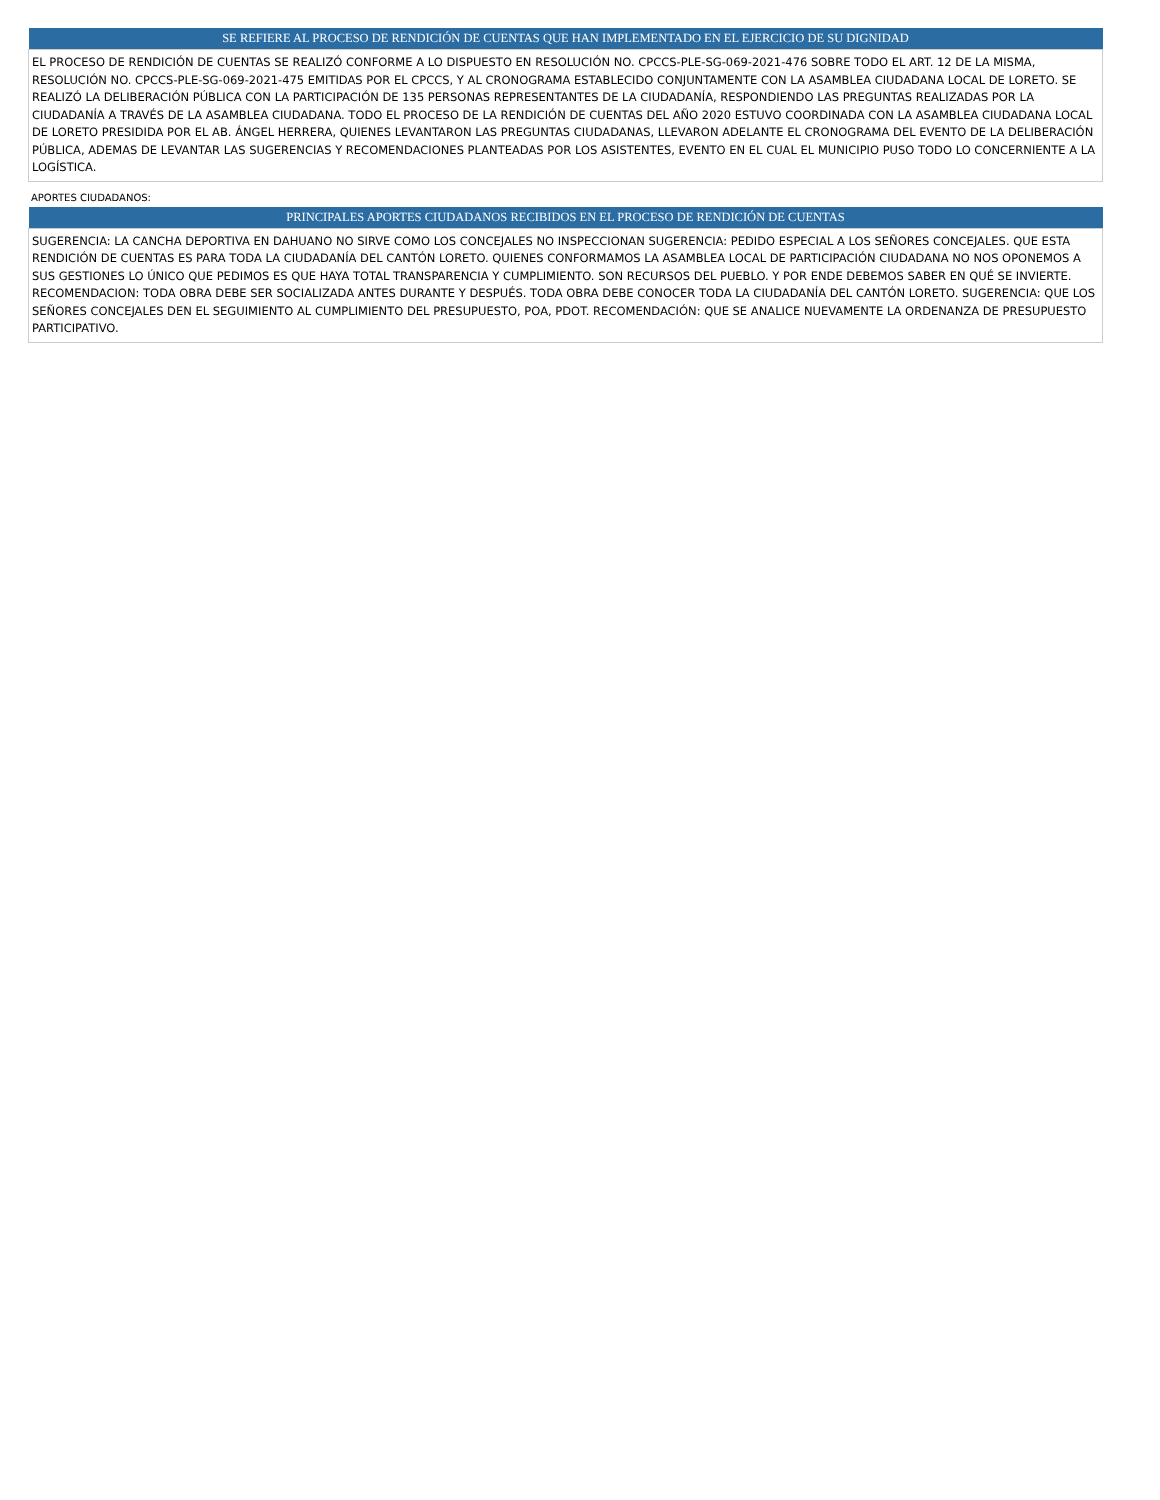| SE REFIERE AL PROCESO DE RENDICIÓN DE CUENTAS QUE HAN IMPLEMENTADO EN EL EJERCICIO DE SU DIGNIDAD |
| --- |
| EL PROCESO DE RENDICIÓN DE CUENTAS SE REALIZÓ CONFORME A LO DISPUESTO EN RESOLUCIÓN NO. CPCCS-PLE-SG-069-2021-476 SOBRE TODO EL ART. 12 DE LA MISMA, RESOLUCIÓN NO. CPCCS-PLE-SG-069-2021-475 EMITIDAS POR EL CPCCS, Y AL CRONOGRAMA ESTABLECIDO CONJUNTAMENTE CON LA ASAMBLEA CIUDADANA LOCAL DE LORETO. SE REALIZÓ LA DELIBERACIÓN PÚBLICA CON LA PARTICIPACIÓN DE 135 PERSONAS REPRESENTANTES DE LA CIUDADANÍA, RESPONDIENDO LAS PREGUNTAS REALIZADAS POR LA CIUDADANÍA A TRAVÉS DE LA ASAMBLEA CIUDADANA. TODO EL PROCESO DE LA RENDICIÓN DE CUENTAS DEL AÑO 2020 ESTUVO COORDINADA CON LA ASAMBLEA CIUDADANA LOCAL DE LORETO PRESIDIDA POR EL AB. ÁNGEL HERRERA, QUIENES LEVANTARON LAS PREGUNTAS CIUDADANAS, LLEVARON ADELANTE EL CRONOGRAMA DEL EVENTO DE LA DELIBERACIÓN PÚBLICA, ADEMAS DE LEVANTAR LAS SUGERENCIAS Y RECOMENDACIONES PLANTEADAS POR LOS ASISTENTES, EVENTO EN EL CUAL EL MUNICIPIO PUSO TODO LO CONCERNIENTE A LA LOGÍSTICA. |
APORTES CIUDADANOS:
| PRINCIPALES APORTES CIUDADANOS RECIBIDOS EN EL PROCESO DE RENDICIÓN DE CUENTAS |
| --- |
| SUGERENCIA: LA CANCHA DEPORTIVA EN DAHUANO NO SIRVE COMO LOS CONCEJALES NO INSPECCIONAN SUGERENCIA: PEDIDO ESPECIAL A LOS SEÑORES CONCEJALES. QUE ESTA RENDICIÓN DE CUENTAS ES PARA TODA LA CIUDADANÍA DEL CANTÓN LORETO. QUIENES CONFORMAMOS LA ASAMBLEA LOCAL DE PARTICIPACIÓN CIUDADANA NO NOS OPONEMOS A SUS GESTIONES LO ÚNICO QUE PEDIMOS ES QUE HAYA TOTAL TRANSPARENCIA Y CUMPLIMIENTO. SON RECURSOS DEL PUEBLO. Y POR ENDE DEBEMOS SABER EN QUÉ SE INVIERTE. RECOMENDACION: TODA OBRA DEBE SER SOCIALIZADA ANTES DURANTE Y DESPUÉS. TODA OBRA DEBE CONOCER TODA LA CIUDADANÍA DEL CANTÓN LORETO. SUGERENCIA: QUE LOS SEÑORES CONCEJALES DEN EL SEGUIMIENTO AL CUMPLIMIENTO DEL PRESUPUESTO, POA, PDOT. RECOMENDACIÓN: QUE SE ANALICE NUEVAMENTE LA ORDENANZA DE PRESUPUESTO PARTICIPATIVO. |